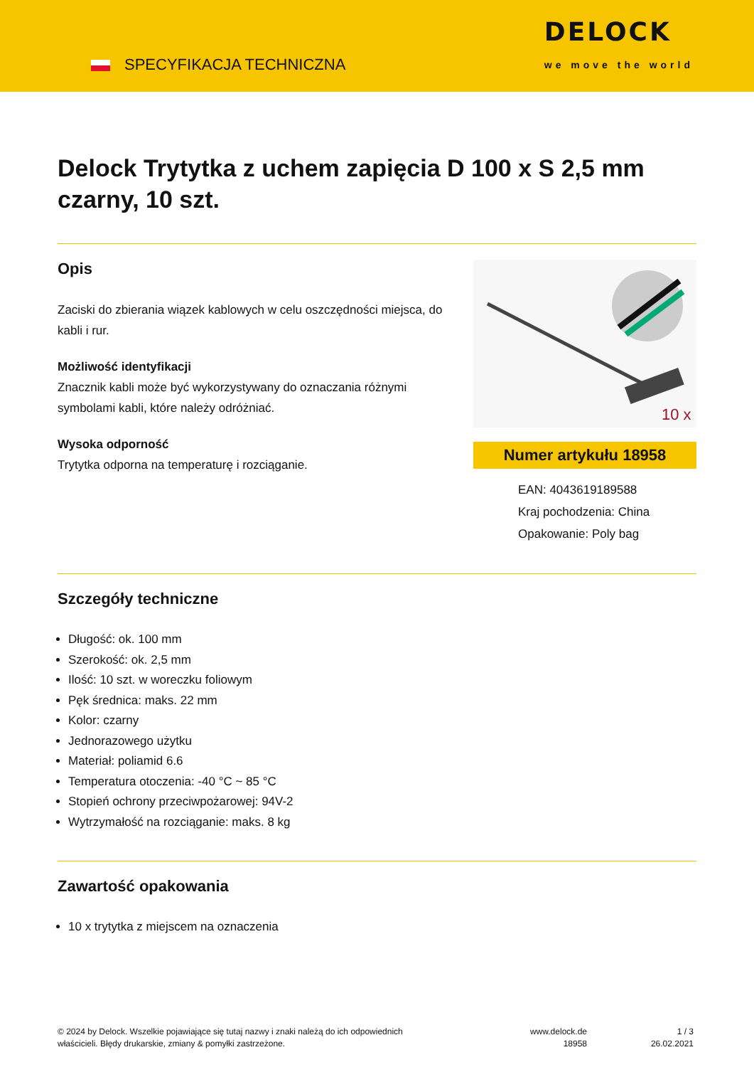SPECYFIKACJA TECHNICZNA
DELOCK
we move the world
Delock Trytytka z uchem zapięcia D 100 x S 2,5 mm czarny, 10 szt.
Opis
Zaciski do zbierania wiązek kablowych w celu oszczędności miejsca, do kabli i rur.
Możliwość identyfikacji
Znacznik kabli może być wykorzystywany do oznaczania różnymi symbolami kabli, które należy odróżniać.
Wysoka odporność
Trytytka odporna na temperaturę i rozciąganie.
10 x
Numer artykułu 18958
EAN: 4043619189588
Kraj pochodzenia: China
Opakowanie: Poly bag
Szczegóły techniczne
Długość: ok. 100 mm
Szerokość: ok. 2,5 mm
Ilość: 10 szt. w woreczku foliowym
Pęk średnica: maks. 22 mm
Kolor: czarny
Jednorazowego użytku
Materiał: poliamid 6.6
Temperatura otoczenia: -40 °C ~ 85 °C
Stopień ochrony przeciwpożarowej: 94V-2
Wytrzymałość na rozciąganie: maks. 8 kg
Zawartość opakowania
10 x trytytka z miejscem na oznaczenia
© 2024 by Delock. Wszelkie pojawiające się tutaj nazwy i znaki należą do ich odpowiednich właścicieli. Błędy drukarskie, zmiany & pomyłki zastrzeżone.
www.delock.de
18958
1 / 3
26.02.2021